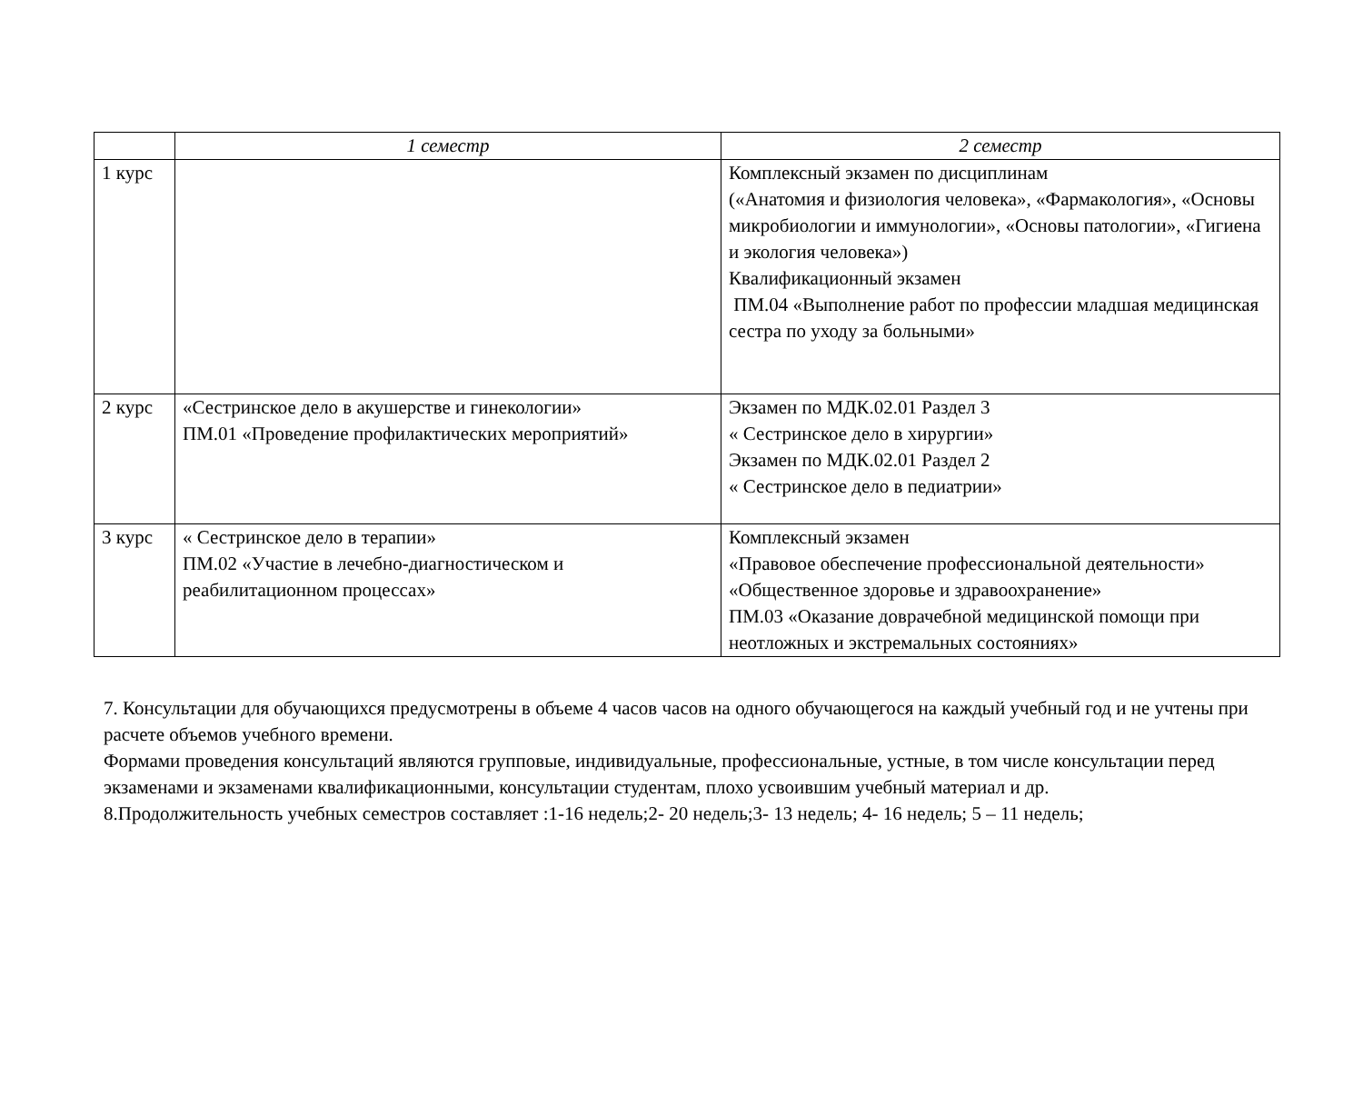| | 1 семестр | 2 семестр |
| --- | --- | --- |
| 1 курс | | Комплексный экзамен по дисциплинам («Анатомия и физиология человека», «Фармакология», «Основы микробиологии и иммунологии», «Основы патологии», «Гигиена и экология человека») Квалификационный экзамен ПМ.04 «Выполнение работ по профессии младшая медицинская сестра по уходу за больными» |
| 2 курс | «Сестринское дело в акушерстве и гинекологии» ПМ.01 «Проведение профилактических мероприятий» | Экзамен по МДК.02.01 Раздел 3 « Сестринское дело в хирургии» Экзамен по МДК.02.01 Раздел 2 « Сестринское дело в педиатрии» |
| 3 курс | « Сестринское дело в терапии» ПМ.02 «Участие в лечебно-диагностическом и реабилитационном процессах» | Комплексный экзамен «Правовое обеспечение профессиональной деятельности» «Общественное здоровье и здравоохранение» ПМ.03 «Оказание доврачебной медицинской помощи при неотложных и экстремальных состояниях» |
7. Консультации для обучающихся предусмотрены в объеме 4 часов часов на одного обучающегося на каждый учебный год и не учтены при расчете объемов учебного времени.
Формами проведения консультаций являются групповые, индивидуальные, профессиональные, устные, в том числе консультации перед экзаменами и экзаменами квалификационными, консультации студентам, плохо усвоившим учебный материал и др.
8.Продолжительность учебных семестров составляет :1-16 недель;2- 20 недель;3- 13 недель; 4- 16 недель; 5 – 11 недель;